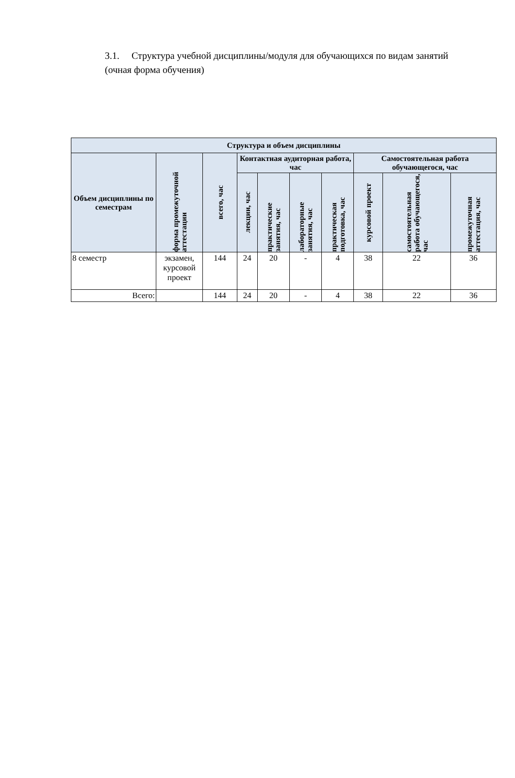3.1. Структура учебной дисциплины/модуля для обучающихся по видам занятий (очная форма обучения)
| Структура и объем дисциплины | | | | | | | | | |
| --- | --- | --- | --- | --- | --- | --- | --- | --- | --- |
| Объем дисциплины по семестрам | форма промежуточной аттестации | всего, час | Контактная аудиторная работа, час | | | | Самостоятельная работа обучающегося, час | | |
| | | | лекции, час | практические занятия, час | лабораторные занятия, час | практическая подготовка, час | курсовой проект | самостоятельная работа обучающегося, час | промежуточная аттестация, час |
| 8 семестр | экзамен, курсовой проект | 144 | 24 | 20 | - | 4 | 38 | 22 | 36 |
| Всего: | | 144 | 24 | 20 | - | 4 | 38 | 22 | 36 |